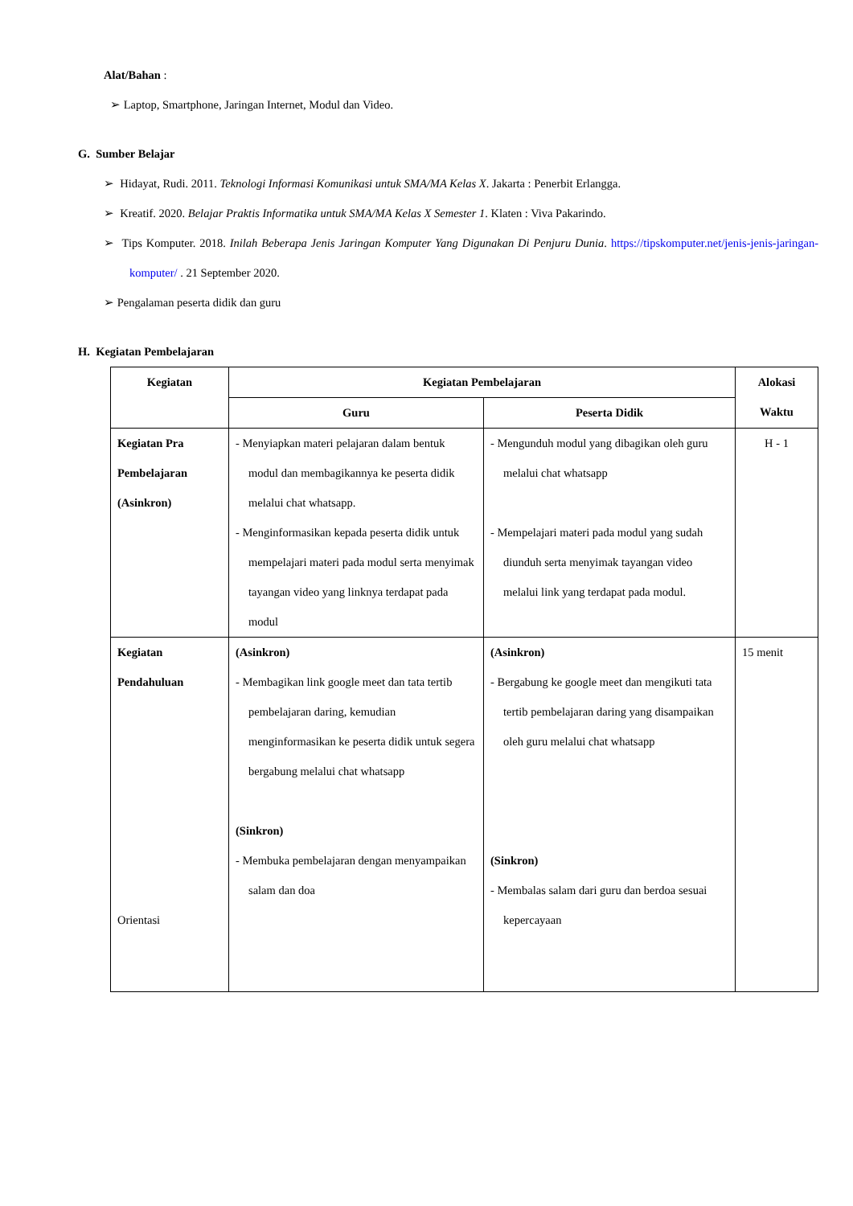Alat/Bahan :
➢ Laptop, Smartphone, Jaringan Internet, Modul dan Video.
G. Sumber Belajar
➢ Hidayat, Rudi. 2011. Teknologi Informasi Komunikasi untuk SMA/MA Kelas X. Jakarta : Penerbit Erlangga.
➢ Kreatif. 2020. Belajar Praktis Informatika untuk SMA/MA Kelas X Semester 1. Klaten : Viva Pakarindo.
➢ Tips Komputer. 2018. Inilah Beberapa Jenis Jaringan Komputer Yang Digunakan Di Penjuru Dunia. https://tipskomputer.net/jenis-jenis-jaringan-komputer/ . 21 September 2020.
➢ Pengalaman peserta didik dan guru
H. Kegiatan Pembelajaran
| Kegiatan | Kegiatan Pembelajaran | | Alokasi Waktu |
| --- | --- | --- | --- |
| | Guru | Peserta Didik | |
| Kegiatan Pra Pembelajaran (Asinkron) | - Menyiapkan materi pelajaran dalam bentuk modul dan membagikannya ke peserta didik melalui chat whatsapp. - Menginformasikan kepada peserta didik untuk mempelajari materi pada modul serta menyimak tayangan video yang linknya terdapat pada modul | - Mengunduh modul yang dibagikan oleh guru melalui chat whatsapp - Mempelajari materi pada modul yang sudah diunduh serta menyimak tayangan video melalui link yang terdapat pada modul. | H - 1 |
| Kegiatan Pendahuluan Orientasi | (Asinkron) - Membagikan link google meet dan tata tertib pembelajaran daring, kemudian menginformasikan ke peserta didik untuk segera bergabung melalui chat whatsapp (Sinkron) - Membuka pembelajaran dengan menyampaikan salam dan doa | (Asinkron) - Bergabung ke google meet dan mengikuti tata tertib pembelajaran daring yang disampaikan oleh guru melalui chat whatsapp (Sinkron) - Membalas salam dari guru dan berdoa sesuai kepercayaan | 15 menit |